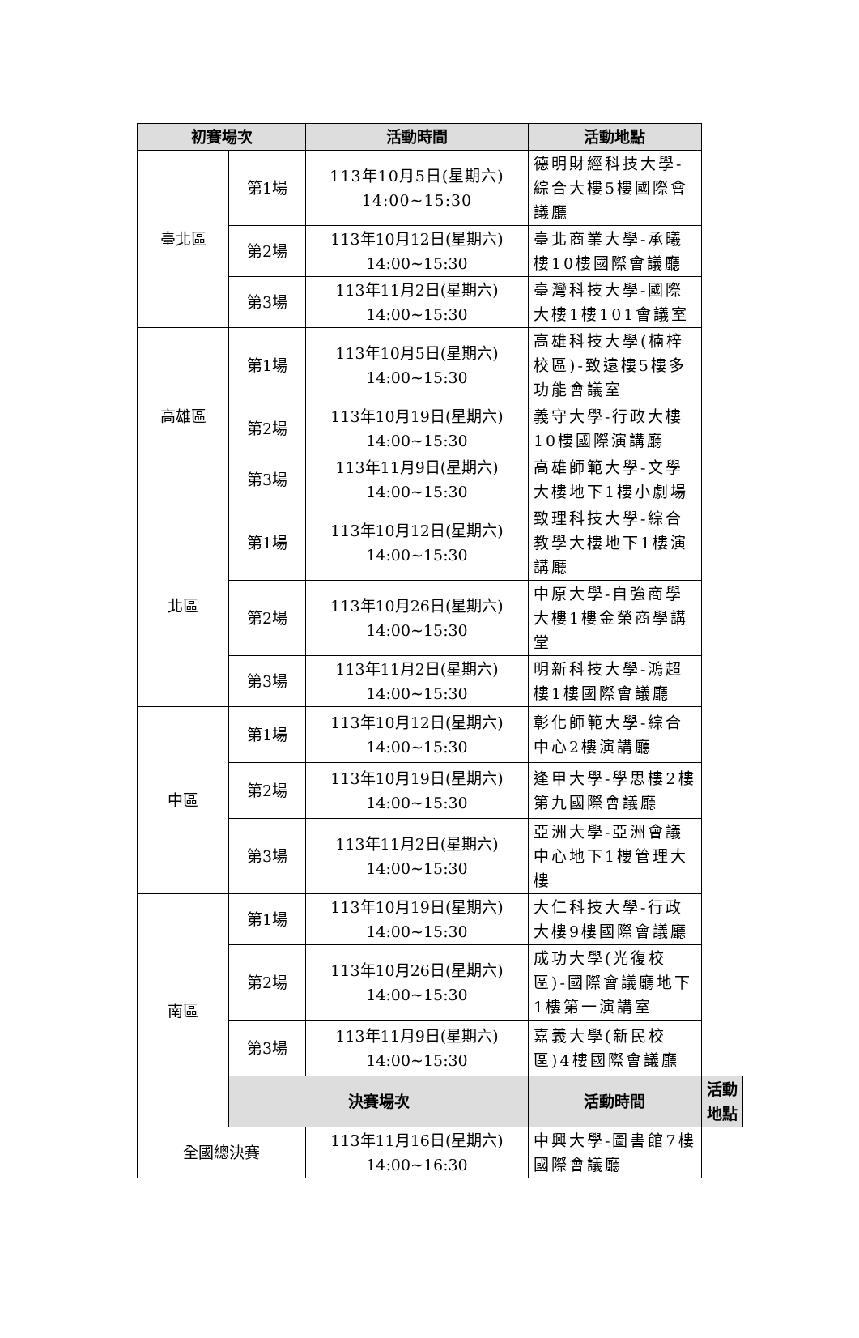| 初賽場次 | | 活動時間 | 活動地點 | |
| --- | --- | --- | --- | --- |
| 臺北區 | 第1場 | 113年10月5日(星期六) 14:00~15:30 | 德明財經科技大學-綜合大樓5樓國際會議廳 | |
| | 第2場 | 113年10月12日(星期六) 14:00~15:30 | 臺北商業大學-承曦樓10樓國際會議廳 | |
| | 第3場 | 113年11月2日(星期六) 14:00~15:30 | 臺灣科技大學-國際大樓1樓101會議室 | |
| 高雄區 | 第1場 | 113年10月5日(星期六) 14:00~15:30 | 高雄科技大學(楠梓校區)-致遠樓5樓多功能會議室 | |
| | 第2場 | 113年10月19日(星期六) 14:00~15:30 | 義守大學-行政大樓10樓國際演講廳 | |
| | 第3場 | 113年11月9日(星期六) 14:00~15:30 | 高雄師範大學-文學大樓地下1樓小劇場 | |
| 北區 | 第1場 | 113年10月12日(星期六) 14:00~15:30 | 致理科技大學-綜合教學大樓地下1樓演講廳 | |
| | 第2場 | 113年10月26日(星期六) 14:00~15:30 | 中原大學-自強商學大樓1樓金榮商學講堂 | |
| | 第3場 | 113年11月2日(星期六) 14:00~15:30 | 明新科技大學-鴻超樓1樓國際會議廳 | |
| 中區 | 第1場 | 113年10月12日(星期六) 14:00~15:30 | 彰化師範大學-綜合中心2樓演講廳 | |
| | 第2場 | 113年10月19日(星期六) 14:00~15:30 | 逢甲大學-學思樓2樓第九國際會議廳 | |
| | 第3場 | 113年11月2日(星期六) 14:00~15:30 | 亞洲大學-亞洲會議中心地下1樓管理大樓 | |
| 南區 | 第1場 | 113年10月19日(星期六) 14:00~15:30 | 大仁科技大學-行政大樓9樓國際會議廳 | |
| | 第2場 | 113年10月26日(星期六) 14:00~15:30 | 成功大學(光復校區)-國際會議廳地下1樓第一演講室 | |
| | 第3場 | 113年11月9日(星期六) 14:00~15:30 | 嘉義大學(新民校區)4樓國際會議廳 | |
| | 決賽場次 | | 活動時間 | 活動地點 |
| 全國總決賽 | | 113年11月16日(星期六) 14:00~16:30 | 中興大學-圖書館7樓國際會議廳 | |